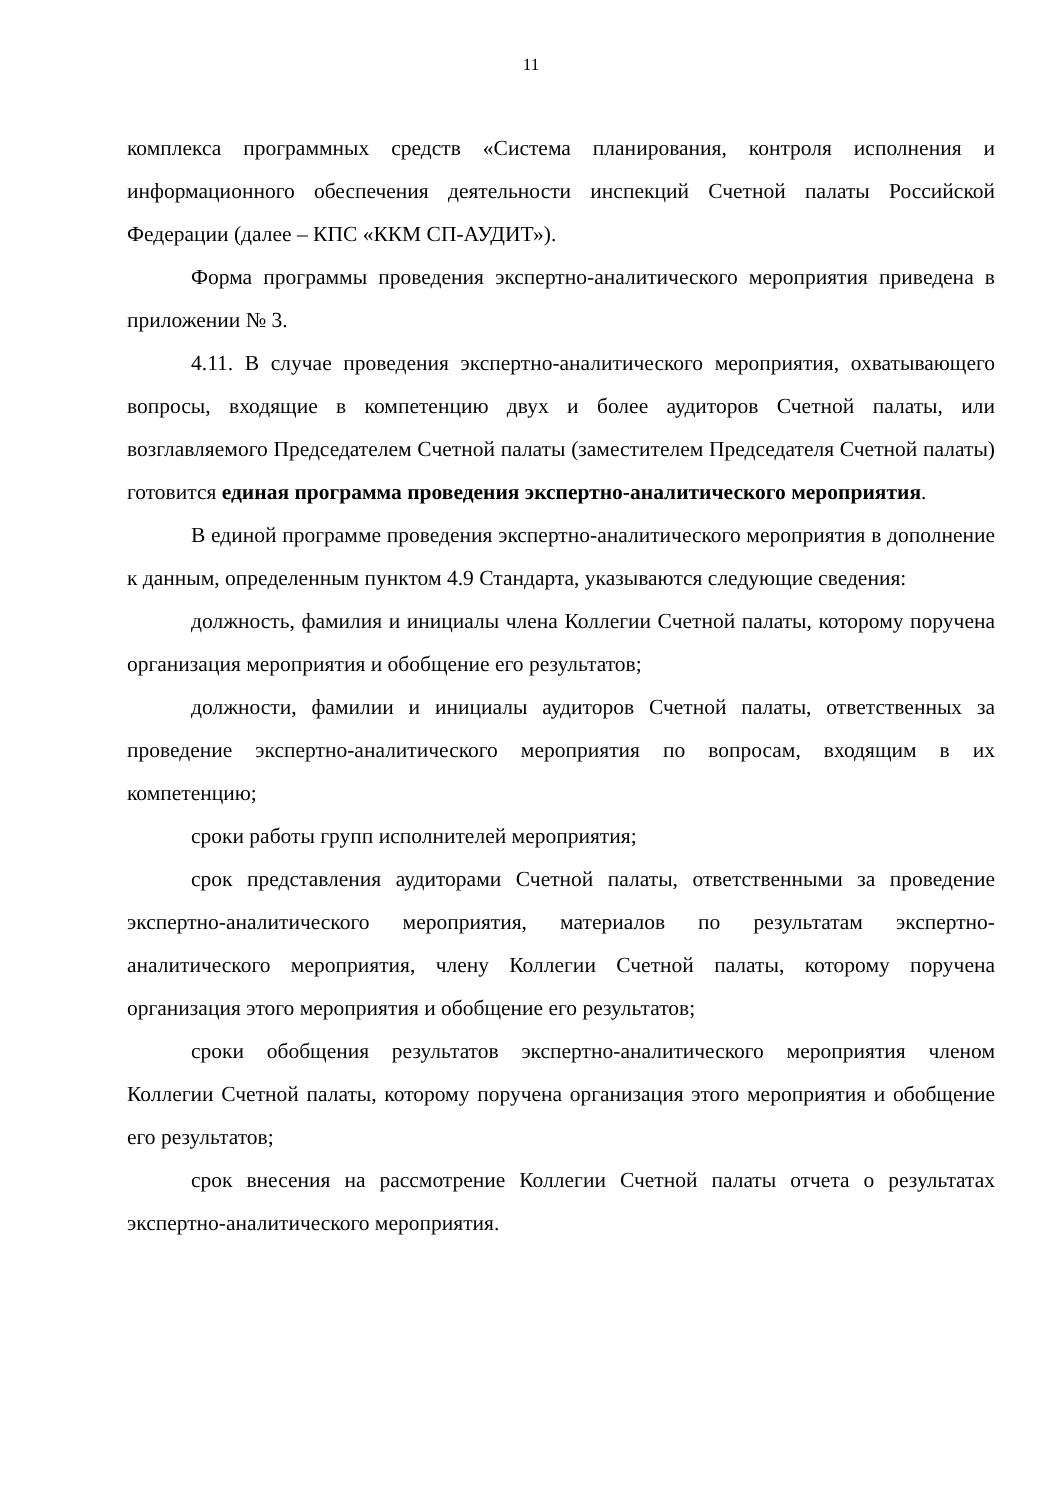11
комплекса программных средств «Система планирования, контроля исполнения и информационного обеспечения деятельности инспекций Счетной палаты Российской Федерации (далее – КПС «ККМ СП-АУДИТ»).
Форма программы проведения экспертно-аналитического мероприятия приведена в приложении № 3.
4.11. В случае проведения экспертно-аналитического мероприятия, охватывающего вопросы, входящие в компетенцию двух и более аудиторов Счетной палаты, или возглавляемого Председателем Счетной палаты (заместителем Председателя Счетной палаты) готовится единая программа проведения экспертно-аналитического мероприятия.
В единой программе проведения экспертно-аналитического мероприятия в дополнение к данным, определенным пунктом 4.9 Стандарта, указываются следующие сведения:
должность, фамилия и инициалы члена Коллегии Счетной палаты, которому поручена организация мероприятия и обобщение его результатов;
должности, фамилии и инициалы аудиторов Счетной палаты, ответственных за проведение экспертно-аналитического мероприятия по вопросам, входящим в их компетенцию;
сроки работы групп исполнителей мероприятия;
срок представления аудиторами Счетной палаты, ответственными за проведение экспертно-аналитического мероприятия, материалов по результатам экспертно-аналитического мероприятия, члену Коллегии Счетной палаты, которому поручена организация этого мероприятия и обобщение его результатов;
сроки обобщения результатов экспертно-аналитического мероприятия членом Коллегии Счетной палаты, которому поручена организация этого мероприятия и обобщение его результатов;
срок внесения на рассмотрение Коллегии Счетной палаты отчета о результатах экспертно-аналитического мероприятия.